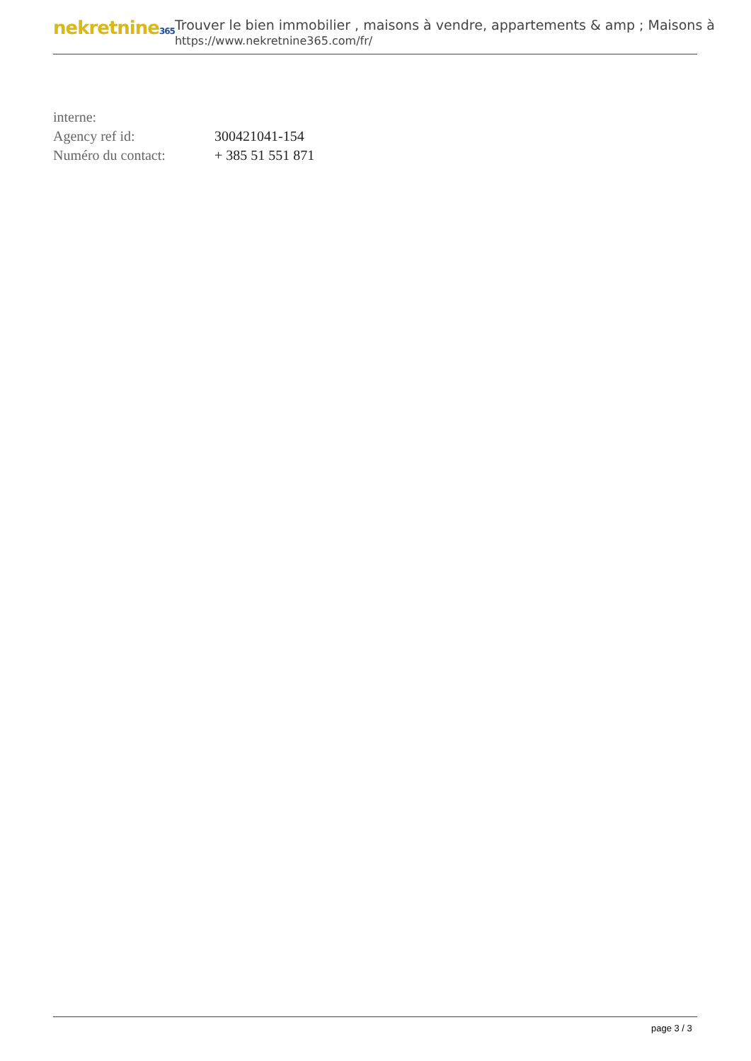nekretnine365
Trouver le bien immobilier , maisons à vendre, appartements & amp ; Maisons à
https://www.nekretnine365.com/fr/
| interne: | |
| Agency ref id: | 300421041-154 |
| Numéro du contact: | + 385 51 551 871 |
page 3 / 3